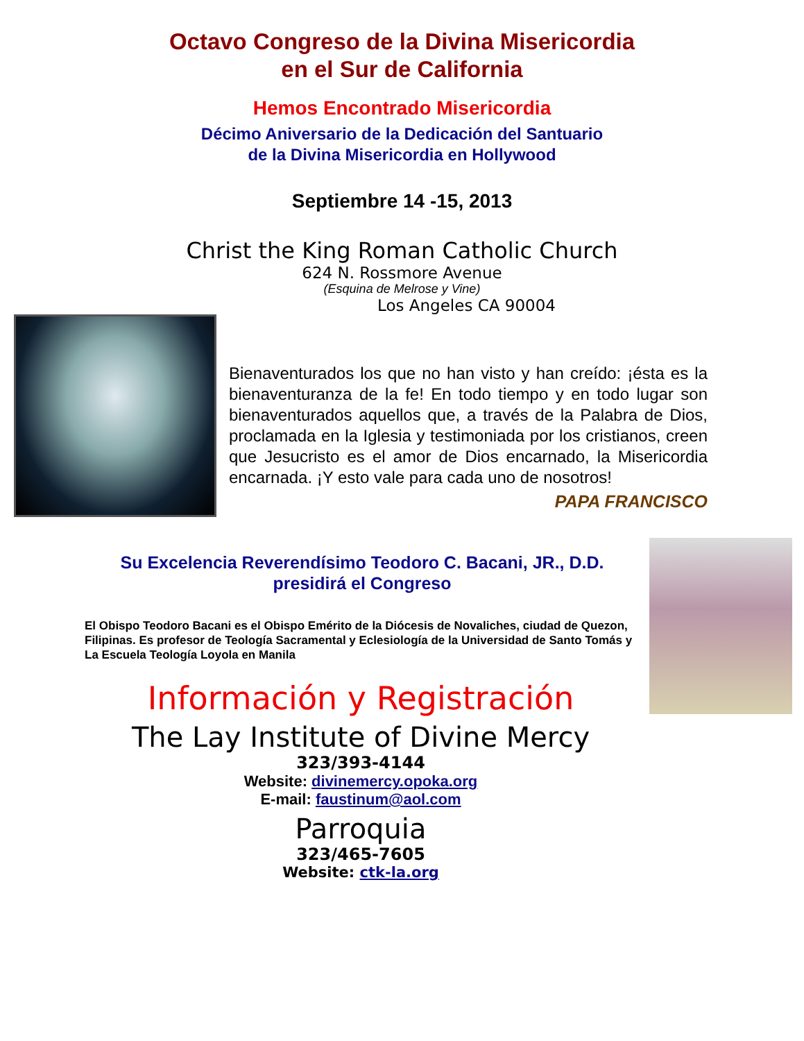Octavo Congreso de la Divina Misericordia
en el Sur de California
Hemos Encontrado Misericordia
Décimo Aniversario de la Dedicación del Santuario
de la Divina Misericordia en Hollywood
Septiembre 14 -15, 2013
Christ the King Roman Catholic Church
624 N. Rossmore Avenue
(Esquina de Melrose y Vine)
Los Angeles CA 90004
Bienaventurados los que no han visto y han creído: ¡ésta es la bienaventuranza de la fe! En todo tiempo y en todo lugar son bienaventurados aquellos que, a través de la Palabra de Dios, proclamada en la Iglesia y testimoniada por los cristianos, creen que Jesucristo es el amor de Dios encarnado, la Misericordia encarnada. ¡Y esto vale para cada uno de nosotros!
PAPA FRANCISCO
Su Excelencia Reverendísimo Teodoro C. Bacani, JR., D.D.
presidirá el Congreso
El Obispo Teodoro Bacani es el Obispo Emérito de la Diócesis de Novaliches, ciudad de Quezon, Filipinas. Es profesor de Teología Sacramental y Eclesiología de la Universidad de Santo Tomás y La Escuela Teología Loyola en Manila
Información y Registración
The Lay Institute of Divine Mercy
323/393-4144
Website: divinemercy.opoka.org
E-mail: faustinum@aol.com
Parroquia
323/465-7605
Website: ctk-la.org